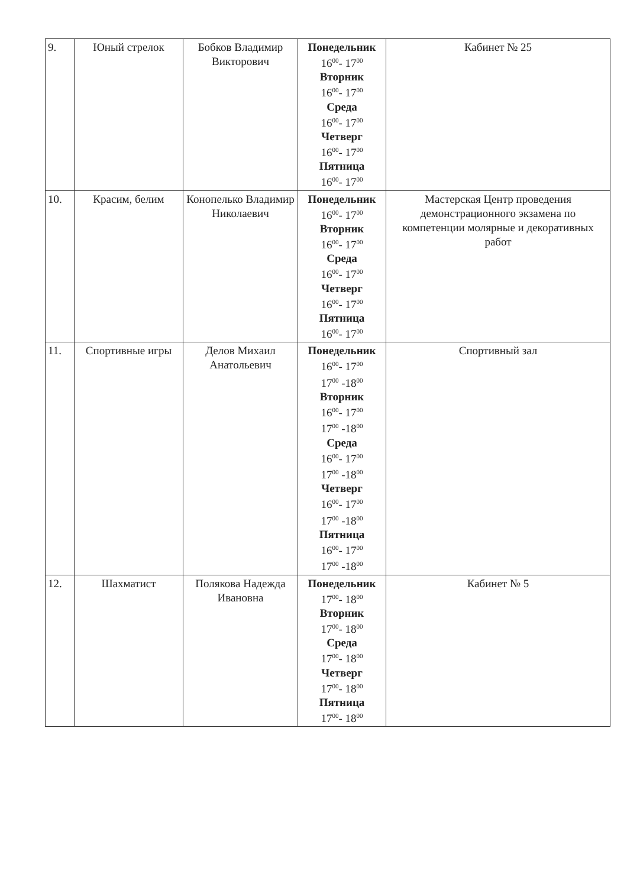| 9. | Юный стрелок | Бобков Владимир Викторович | Понедельник 16<sup>00</sup>- 17<sup>00</sup> Вторник 16<sup>00</sup>- 17<sup>00</sup> Среда 16<sup>00</sup>- 17<sup>00</sup> Четверг 16<sup>00</sup>- 17<sup>00</sup> Пятница 16<sup>00</sup>- 17<sup>00</sup> | Кабинет № 25 |
| 10. | Красим, белим | Конопелько Владимир Николаевич | Понедельник 16<sup>00</sup>- 17<sup>00</sup> Вторник 16<sup>00</sup>- 17<sup>00</sup> Среда 16<sup>00</sup>- 17<sup>00</sup> Четверг 16<sup>00</sup>- 17<sup>00</sup> Пятница 16<sup>00</sup>- 17<sup>00</sup> | Мастерская Центр проведения демонстрационного экзамена по компетенции молярные и декоративных работ |
| 11. | Спортивные игры | Делов Михаил Анатольевич | Понедельник 16<sup>00</sup>- 17<sup>00</sup> 17<sup>00</sup> -18<sup>00</sup> Вторник 16<sup>00</sup>- 17<sup>00</sup> 17<sup>00</sup> -18<sup>00</sup> Среда 16<sup>00</sup>- 17<sup>00</sup> 17<sup>00</sup> -18<sup>00</sup> Четверг 16<sup>00</sup>- 17<sup>00</sup> 17<sup>00</sup> -18<sup>00</sup> Пятница 16<sup>00</sup>- 17<sup>00</sup> 17<sup>00</sup> -18<sup>00</sup> | Спортивный зал |
| 12. | Шахматист | Полякова Надежда Ивановна | Понедельник 17<sup>00</sup>- 18<sup>00</sup> Вторник 17<sup>00</sup>- 18<sup>00</sup> Среда 17<sup>00</sup>- 18<sup>00</sup> Четверг 17<sup>00</sup>- 18<sup>00</sup> Пятница 17<sup>00</sup>- 18<sup>00</sup> | Кабинет № 5 |